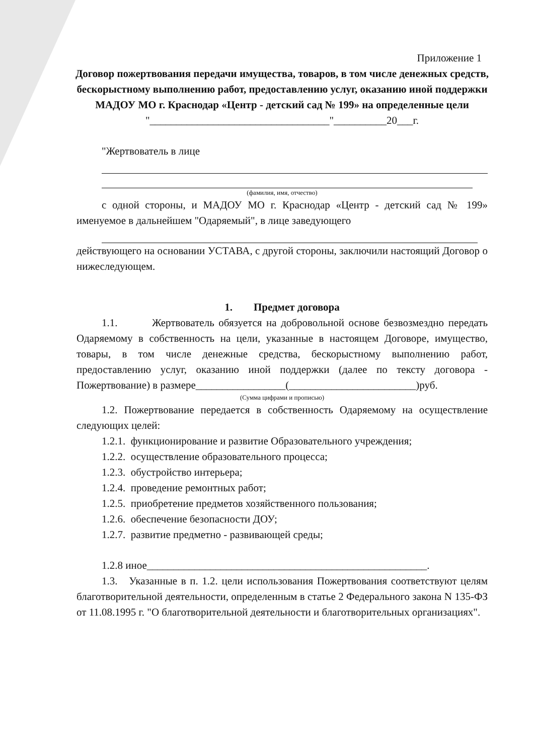Приложение 1
Договор пожертвования передачи имущества, товаров, в том числе денежных средств, бескорыстному выполнению работ, предоставлению услуг, оказанию иной поддержки
МАДОУ МО г. Краснодар «Центр - детский сад № 199» на определенные цели
"__________________________________"__________20___г.
"Жертвователь в лице
(фамилия, имя, отчество)
с одной стороны, и МАДОУ МО г. Краснодар «Центр - детский сад № 199» именуемое в дальнейшем "Одаряемый", в лице заведующего
действующего на основании УСТАВА, с другой стороны, заключили настоящий Договор о нижеследующем.
1. Предмет договора
1.1. Жертвователь обязуется на добровольной основе безвозмездно передать Одаряемому в собственность на цели, указанные в настоящем Договоре, имущество, товары, в том числе денежные средства, бескорыстному выполнению работ, предоставлению услуг, оказанию иной поддержки (далее по тексту договора - Пожертвование) в размере_________________(________________________)руб.
(Сумма цифрами и прописью)
1.2. Пожертвование передается в собственность Одаряемому на осуществление следующих целей:
1.2.1. функционирование и развитие Образовательного учреждения;
1.2.2. осуществление образовательного процесса;
1.2.3. обустройство интерьера;
1.2.4. проведение ремонтных работ;
1.2.5. приобретение предметов хозяйственного пользования;
1.2.6. обеспечение безопасности ДОУ;
1.2.7. развитие предметно - развивающей среды;
1.2.8 иное_____________________________________________________.
1.3. Указанные в п. 1.2. цели использования Пожертвования соответствуют целям благотворительной деятельности, определенным в статье 2 Федерального закона N 135-ФЗ от 11.08.1995 г. "О благотворительной деятельности и благотворительных организациях".